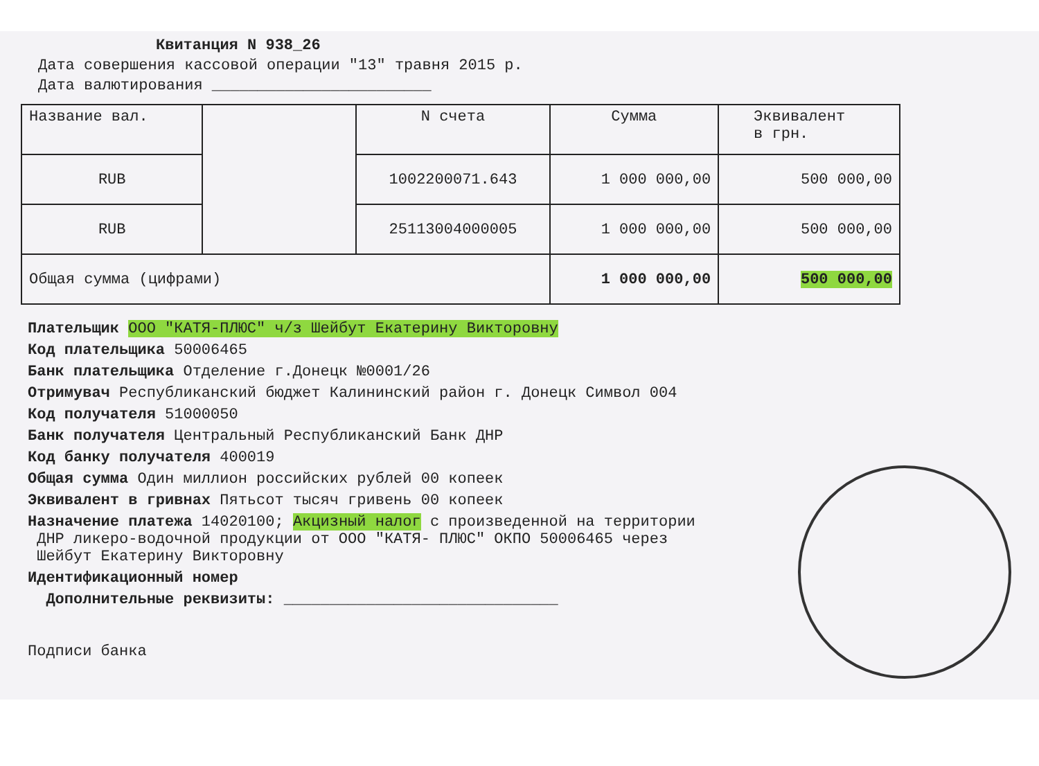Квитанция N 938_26
Дата совершения кассовой операции "13" травня 2015 р.
Дата валютирования ________________________
| Название вал. | | N счета | Сумма | Эквивалент в грн. |
| RUB | | 1002200071.643 | 1 000 000,00 | 500 000,00 |
| RUB | | 25113004000005 | 1 000 000,00 | 500 000,00 |
| Общая сумма (цифрами) | | | 1 000 000,00 | 500 000,00 |
Плательщик ООО "КАТЯ-ПЛЮС" ч/з Шейбут Екатерину Викторовну
Код плательщика 50006465
Банк плательщика Отделение г.Донецк №0001/26
Отримувач Республиканский бюджет Калининский район г. Донецк Символ 004
Код получателя 51000050
Банк получателя Центральный Республиканский Банк ДНР
Код банку получателя 400019
Общая сумма Один миллион российских рублей 00 копеек
Эквивалент в гривнах Пятьсот тысяч гривень 00 копеек
Назначение платежа 14020100; Акцизный налог с произведенной на территории
ДНР ликеро-водочной продукции от ООО "КАТЯ- ПЛЮС" ОКПО 50006465 через
Шейбут Екатерину Викторовну
Идентификационный номер
Дополнительные реквизиты: ______________________________
Подписи банка